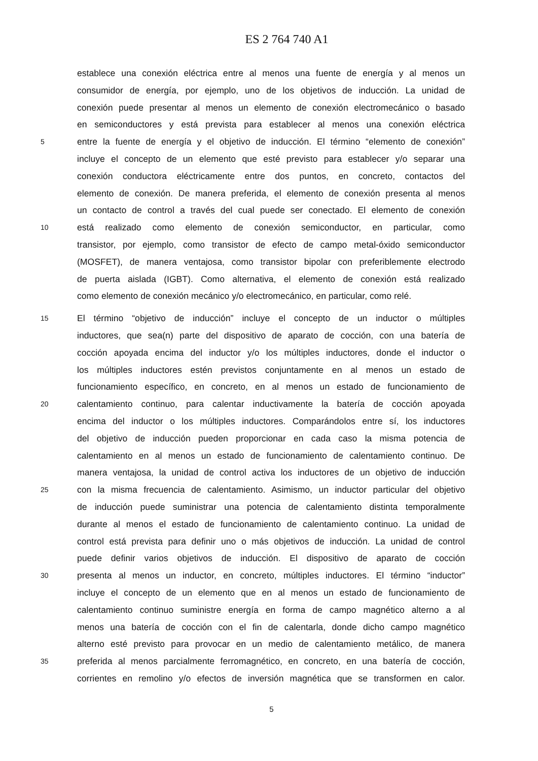ES 2 764 740 A1
establece una conexión eléctrica entre al menos una fuente de energía y al menos un
consumidor de energía, por ejemplo, uno de los objetivos de inducción. La unidad de
conexión puede presentar al menos un elemento de conexión electromecánico o basado
en semiconductores y está prevista para establecer al menos una conexión eléctrica
5 entre la fuente de energía y el objetivo de inducción. El término “elemento de conexión”
incluye el concepto de un elemento que esté previsto para establecer y/o separar una
conexión conductora eléctricamente entre dos puntos, en concreto, contactos del
elemento de conexión. De manera preferida, el elemento de conexión presenta al menos
un contacto de control a través del cual puede ser conectado. El elemento de conexión
10 está realizado como elemento de conexión semiconductor, en particular, como
transistor, por ejemplo, como transistor de efecto de campo metal-óxido semiconductor
(MOSFET), de manera ventajosa, como transistor bipolar con preferiblemente electrodo
de puerta aislada (IGBT). Como alternativa, el elemento de conexión está realizado
como elemento de conexión mecánico y/o electromecánico, en particular, como relé.
15 El término “objetivo de inducción” incluye el concepto de un inductor o múltiples
inductores, que sea(n) parte del dispositivo de aparato de cocción, con una batería de
cocción apoyada encima del inductor y/o los múltiples inductores, donde el inductor o
los múltiples inductores estén previstos conjuntamente en al menos un estado de
funcionamiento específico, en concreto, en al menos un estado de funcionamiento de
20 calentamiento continuo, para calentar inductivamente la batería de cocción apoyada
encima del inductor o los múltiples inductores. Comparándolos entre sí, los inductores
del objetivo de inducción pueden proporcionar en cada caso la misma potencia de
calentamiento en al menos un estado de funcionamiento de calentamiento continuo. De
manera ventajosa, la unidad de control activa los inductores de un objetivo de inducción
25 con la misma frecuencia de calentamiento. Asimismo, un inductor particular del objetivo
de inducción puede suministrar una potencia de calentamiento distinta temporalmente
durante al menos el estado de funcionamiento de calentamiento continuo. La unidad de
control está prevista para definir uno o más objetivos de inducción. La unidad de control
puede definir varios objetivos de inducción. El dispositivo de aparato de cocción
30 presenta al menos un inductor, en concreto, múltiples inductores. El término “inductor”
incluye el concepto de un elemento que en al menos un estado de funcionamiento de
calentamiento continuo suministre energía en forma de campo magnético alterno a al
menos una batería de cocción con el fin de calentarla, donde dicho campo magnético
alterno esté previsto para provocar en un medio de calentamiento metálico, de manera
35 preferida al menos parcialmente ferromagnético, en concreto, en una batería de cocción,
corrientes en remolino y/o efectos de inversión magnética que se transformen en calor.
5